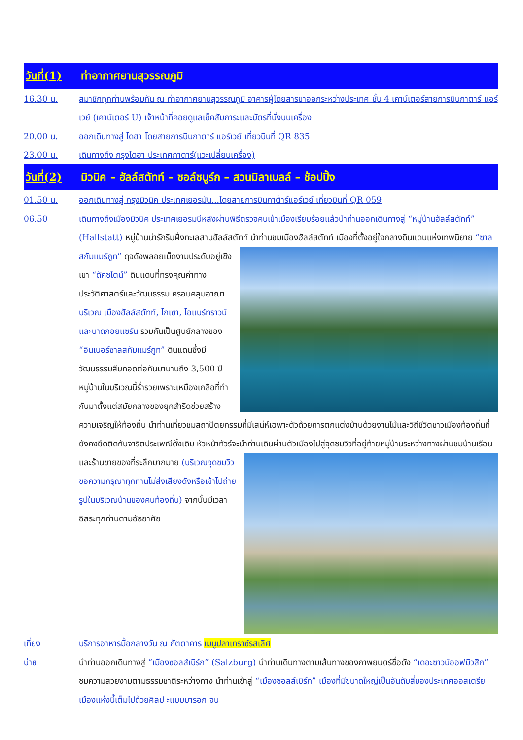วันที่(1) ท่าอากาศยานสุวรรณภูมิ
16.30 น. สมาชิกทุกท่านพร้อมกัน ณ ท่าอากาศยานสุวรรณภูมิ อาคารผู้โดยสารขาออกระหว่างประเทศ ชั้น 4 เคาน์เตอร์สายการบินกาตาร์ แอร์เวย์ (เคาน์เตอร์ U) เจ้าหน้าที่คอยดูแลเช็คสัมภาระและบัตรที่นั่งบนเครื่อง
20.00 น. ออกเดินทางสู่ โดฮา โดยสายการบินกาตาร์ แอร์เวย์ เที่ยวบินที่ QR 835
23.00 น. เดินทางถึง กรุงโดฮา ประเทศกาตาร์(แวะเปลี่ยนเครื่อง)
วันที่(2) มิวนิค – ฮัลล์สตัทท์ – ซอล์ซบูร์ก – สวนมิลาเบลล์ – ช้อปปิ้ง
01.50 น. ออกเดินทางสู่ กรุงมิวนิค ประเทศเยอรมัน...โดยสายการบินกาต้าร์แอร์เวย์ เที่ยวบินที่ QR 059
06.50 เดินทางถึงเมืองมิวนิค ประเทศเยอรมนีหลังผ่านพิธีตรวจคนเข้าเมืองเรียบร้อยแล้วนำท่านออกเดินทางสู่ “หมู่บ้านฮัลล์สตัทท์” (Hallstatt) หมู่บ้านน่ารักริมฝั่งทะเลสาบฮัลล์สตัทท์ นำท่านชมเมืองฮัลล์สตัทท์ เมืองที่ตั้งอยู่ใจกลาง
ดินแดนแห่งเทพนิยาย “ซาลสกัมแมร์กูท” ดุจดังพลอยเม็ดงามประดับอยู่เชิงเขา “ดัคซไตน์” ดินแดนที่ทรงคุณค่าทางประวัติศาสตร์และวัฒนธรรม ครอบคลุมอาณาบริเวณ เมืองฮัลล์สตัทท์, โกเซา, โอแบร์ทราวน์ และบาดกอยแซร์น รวมกันเป็นศูนย์กลางของ “อินเนอร์ซาลสกัมแมร์กูท” ดินแดนซึ่งมีวัฒนธรรมสืบทอดต่อกันมานานถึง 3,500 ปี หมู่บ้านในบริเวณนี้ร่ำรวยเพราะเหมืองเกลือที่ทำกันมาตั้งแต่สมัยกลางของยุคสำริดช่วยสร้างความเจริญให้ท้องถิ่น นำท่านเที่ยวชมสถาปัตยกรรมที่มีเสน่ห์เฉพาะตัวด้วยการตกแต่งบ้านด้วยงานไม้และวิถีชีวิตชาวเมืองท้องถิ่นที่ยังคงยึดติดกับจารีตประเพณีดั้งเดิม หัวหน้าทัวร์จะนำท่านเดินผ่านตัวเมืองไปสู่จุดชมวิวที่อยู่ท้ายหมู่บ้าน
ระหว่างทางผ่านชมบ้านเรือนและร้านขายของที่ระลึกมากมาย (บริเวณจุดชมวิวขอความกรุณาทุกท่านไม่ส่งเสียงดังหรือเข้าไปถ่ายรูปในบริเวณบ้านของคนท้องถิ่น) จากนั้นมีเวลาอิสระทุกท่านตามอัธยาศัย
เที่ยง บริการอาหารมื้อกลางวัน ณ ภัตตาคาร เมนูปลาเทราซ์รสเลิศ
บ่าย นำท่านออกเดินทางสู่ “เมืองซอลส์เบิร์ก” (Salzburg) นำท่านเดินทางตามเส้นทางของภาพยนตร์ชื่อดัง “เดอะซาวน์ออฟมิวสิก” ชมความสวยงามตามธรรมชาติระหว่างทาง นำท่านเข้าสู่ “เมืองซอลส์เบิร์ก” เมืองที่มีขนาดใหญ่เป็นอันดับสี่ของประเทศออสเตรีย เมืองแห่งนี้เต็มไปด้วยศิลป ะแบบบารอก จน